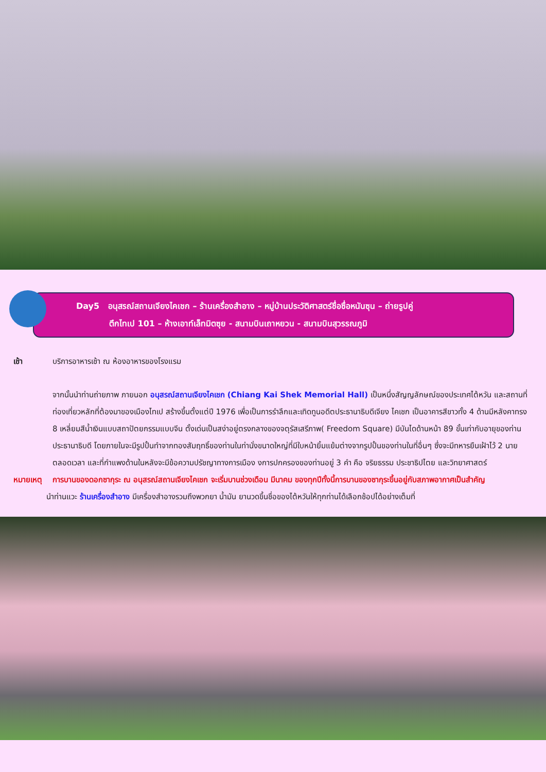Day5 อนุสรณ์สถานเจียงไคเชก – ร้านเครื่องสำอาง – หมู่บ้านประวัติศาสตร์ชื่อซื่อหนันซุน – ถ่ายรูปคู่
ตึกไทเป 101 – ห้างเอาท์เล็ทมิตซุย - สนามบินเถาหยวน - สนามบินสุวรรณภูมิ
เช้า บริการอาหารเช้า ณ ห้องอาหารของโรงแรม
จากนั้นนำท่านถ่ายภาพ ภายนอก อนุสรณ์สถานเจียงไคเชก (Chiang Kai Shek Memorial Hall) เป็นหนึ่งสัญญลักษณ์ของประเทศไต้หวัน และสถานที่ท่องเที่ยวหลักที่ต้องมาของเมืองไทเป สร้างขึ้นตั้งแต่ปี 1976 เพื่อเป็นการรำลึกและเทิดทูนอดีตประธานาธิบดีเจียง ไคเชก เป็นอาคารสีขาวทั้ง 4 ด้านมีหลังคาทรง 8 เหลี่ยมสีน้ำเงินแบบสถาปัตยกรรมแบบจีน ตั้งเด่นเป็นสง่าอยู่ตรงกลางของจตุรัสเสรีภาพ( Freedom Square) มีบันไดด้านหน้า 89 ขั้นเท่ากับอายุของท่านประธานาธิบดี โดยภายในจะมีรูปปั้นทำจากทองสัมฤทธิ์ของท่านในท่านั่งขนาดใหญ่ที่มีใบหน้ายิ้มแย้มต่างจากรูปปั้นของท่านในที่อื่นๆ ซึ่งจะมีทหารยืนเฝ้าไว้ 2 นายตลอดเวลา และที่กำแพงด้านในหลังจะมีข้อความปรัชญาทางการเมือง งการปกครองของท่านอยู่ 3 คำ คือ จริยธรรม ประชาธิปไตย และวิทยาศาสตร์
หมายเหตุ การบานของดอกซากุระ ณ อนุสรณ์สถานเจียงไคเชก จะเริ่มบานช่วงเดือน มีนาคม ของทุกปีทั้งนี้การบานของซากุระขึ้นอยู่กับสภาพอากาศเป็นสำคัญ
นำท่านแวะ ร้านเครื่องสำอาง มีเครื่องสำอางรวมถึงพวกยา น้ำมัน ยานวดขึ้นชื่อของไต้หวันให้ทุกท่านได้เลือกช้อปได้อย่างเต็มที่